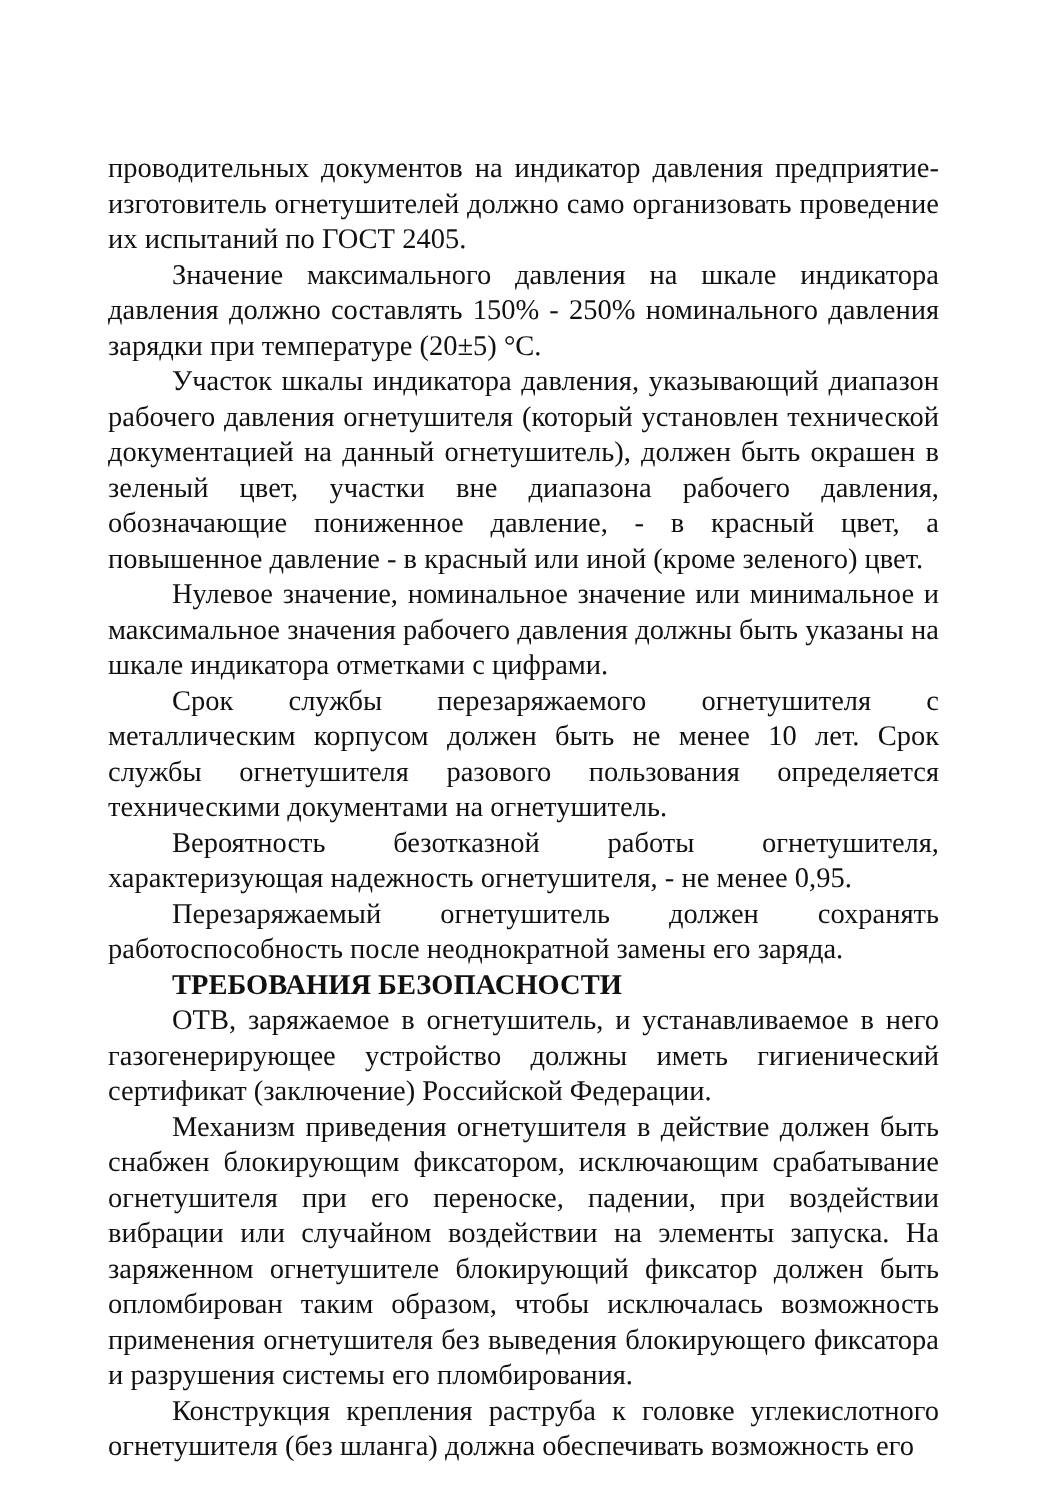проводительных документов на индикатор давления предприятие-изготовитель огнетушителей должно само организовать проведение их испытаний по ГОСТ 2405.
Значение максимального давления на шкале индикатора давления должно составлять 150% - 250% номинального давления зарядки при температуре (20±5) °С.
Участок шкалы индикатора давления, указывающий диапазон рабочего давления огнетушителя (который установлен технической документацией на данный огнетушитель), должен быть окрашен в зеленый цвет, участки вне диапазона рабочего давления, обозначающие пониженное давление, - в красный цвет, а повышенное давление - в красный или иной (кроме зеленого) цвет.
Нулевое значение, номинальное значение или минимальное и максимальное значения рабочего давления должны быть указаны на шкале индикатора отметками с цифрами.
Срок службы перезаряжаемого огнетушителя с металлическим корпусом должен быть не менее 10 лет. Срок службы огнетушителя разового пользования определяется техническими документами на огнетушитель.
Вероятность безотказной работы огнетушителя, характеризующая надежность огнетушителя, - не менее 0,95.
Перезаряжаемый огнетушитель должен сохранять работоспособность после неоднократной замены его заряда.
ТРЕБОВАНИЯ БЕЗОПАСНОСТИ
ОТВ, заряжаемое в огнетушитель, и устанавливаемое в него газогенерирующее устройство должны иметь гигиенический сертификат (заключение) Российской Федерации.
Механизм приведения огнетушителя в действие должен быть снабжен блокирующим фиксатором, исключающим срабатывание огнетушителя при его переноске, падении, при воздействии вибрации или случайном воздействии на элементы запуска. На заряженном огнетушителе блокирующий фиксатор должен быть опломбирован таким образом, чтобы исключалась возможность применения огнетушителя без выведения блокирующего фиксатора и разрушения системы его пломбирования.
Конструкция крепления раструба к головке углекислотного огнетушителя (без шланга) должна обеспечивать возможность его